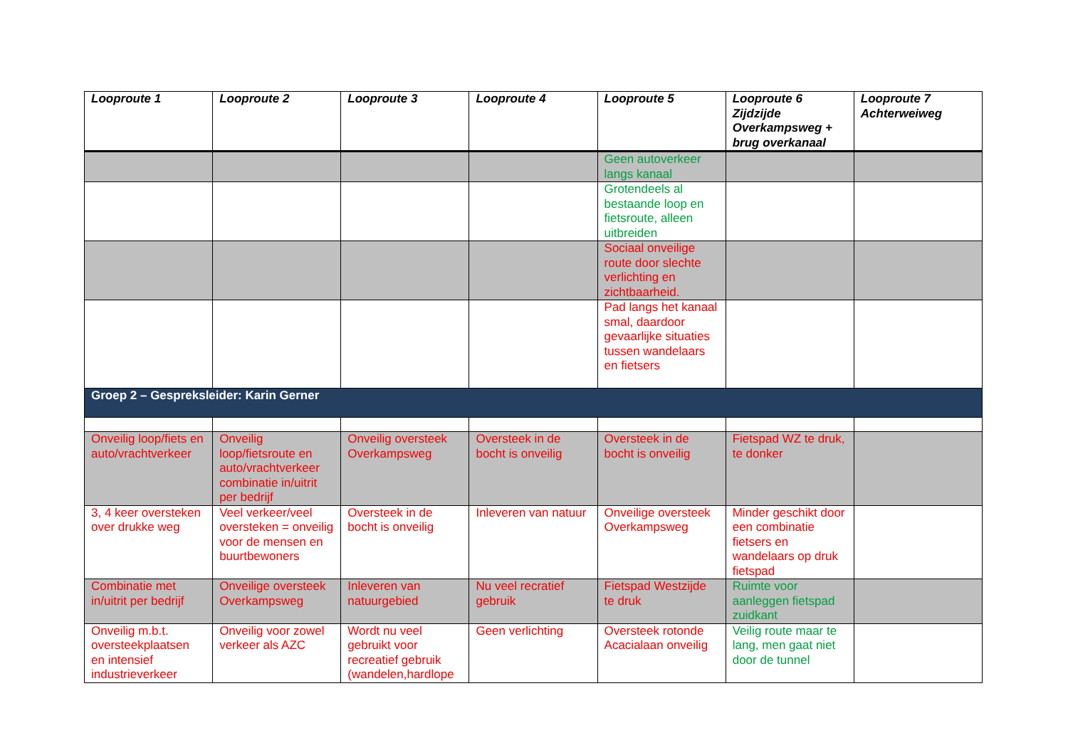| Looproute 1 | Looproute 2 | Looproute 3 | Looproute 4 | Looproute 5 | Looproute 6 Zijdzijde Overkampsweg + brug overkanaal | Looproute 7 Achterweiweg |
| --- | --- | --- | --- | --- | --- | --- |
| | | | | Geen autoverkeer langs kanaal | | |
| | | | | Grotendeels al bestaande loop en fietsroute, alleen uitbreiden | | |
| | | | | Sociaal onveilige route door slechte verlichting en zichtbaarheid. | | |
| | | | | Pad langs het kanaal smal, daardoor gevaarlijke situaties tussen wandelaars en fietsers | | |
| Groep 2 – Gespreksleider: Karin Gerner | | | | | | |
| Onveilig loop/fiets en auto/vrachtverkeer | Onveilig loop/fietsroute en auto/vrachtverkeer combinatie in/uitrit per bedrijf | Onveilig oversteek Overkampsweg | Oversteek in de bocht is onveilig | Oversteek in de bocht is onveilig | Fietspad WZ te druk, te donker | |
| 3, 4 keer oversteken over drukke weg | Veel verkeer/veel oversteken = onveilig voor de mensen en buurtbewoners | Oversteek in de bocht is onveilig | Inleveren van natuur | Onveilige oversteek Overkampsweg | Minder geschikt door een combinatie fietsers en wandelaars op druk fietspad | |
| Combinatie met in/uitrit per bedrijf | Onveilige oversteek Overkampsweg | Inleveren van natuurgebied | Nu veel recratief gebruik | Fietspad Westzijde te druk | Ruimte voor aanleggen fietspad zuidkant | |
| Onveilig m.b.t. oversteekplaatsen en intensief industrieverkeer | Onveilig voor zowel verkeer als AZC | Wordt nu veel gebruikt voor recreatief gebruik (wandelen,hardlope | Geen verlichting | Oversteek rotonde Acacialaan onveilig | Veilig route maar te lang, men gaat niet door de tunnel | |